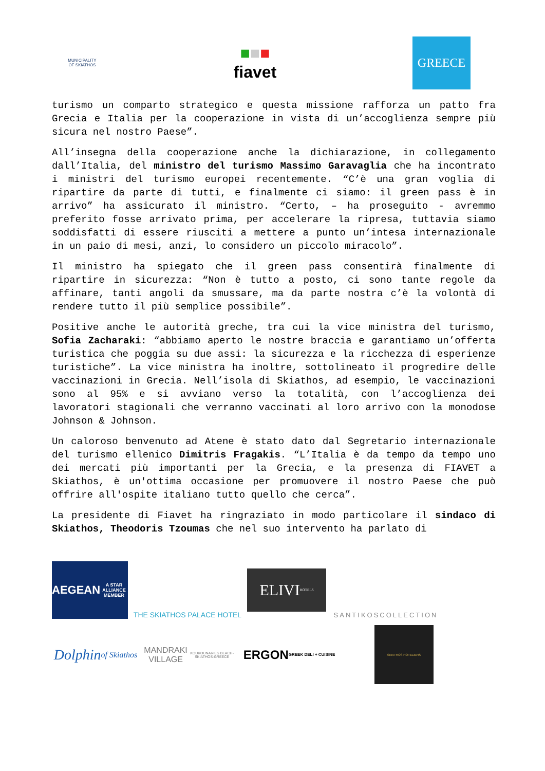MUNICIPALITY OF SKIATHOS
■■■
fiavet
GREECE
turismo un comparto strategico e questa missione rafforza un patto fra Grecia e Italia per la cooperazione in vista di un’accoglienza sempre più sicura nel nostro Paese”.
All’insegna della cooperazione anche la dichiarazione, in collegamento dall’Italia, del ministro del turismo Massimo Garavaglia che ha incontrato i ministri del turismo europei recentemente. “C’è una gran voglia di ripartire da parte di tutti, e finalmente ci siamo: il green pass è in arrivo” ha assicurato il ministro. “Certo, – ha proseguito - avremmo preferito fosse arrivato prima, per accelerare la ripresa, tuttavia siamo soddisfatti di essere riusciti a mettere a punto un’intesa internazionale in un paio di mesi, anzi, lo considero un piccolo miracolo”.
Il ministro ha spiegato che il green pass consentirà finalmente di ripartire in sicurezza: “Non è tutto a posto, ci sono tante regole da affinare, tanti angoli da smussare, ma da parte nostra c’è la volontà di rendere tutto il più semplice possibile”.
Positive anche le autorità greche, tra cui la vice ministra del turismo, Sofia Zacharaki: “abbiamo aperto le nostre braccia e garantiamo un’offerta turistica che poggia su due assi: la sicurezza e la ricchezza di esperienze turistiche”. La vice ministra ha inoltre, sottolineato il progredire delle vaccinazioni in Grecia. Nell’isola di Skiathos, ad esempio, le vaccinazioni sono al 95% e si avviano verso la totalità, con l’accoglienza dei lavoratori stagionali che verranno vaccinati al loro arrivo con la monodose Johnson & Johnson.
Un caloroso benvenuto ad Atene è stato dato dal Segretario internazionale del turismo ellenico Dimitris Fragakis. “L’Italia è da tempo da tempo uno dei mercati più importanti per la Grecia, e la presenza di FIAVET a Skiathos, è un'ottima occasione per promuovere il nostro Paese che può offrire all'ospite italiano tutto quello che cerca”.
La presidente di Fiavet ha ringraziato in modo particolare il sindaco di Skiathos, Theodoris Tzoumas che nel suo intervento ha parlato di
AEGEAN
A STAR ALLIANCE MEMBER
THE SKIATHOS PALACE HOTEL
ELIVI
HOTELS
SANTIKOSCOLLECTION
Dolphin
of Skiathos
MANDRAKI VILLAGE
KOUKOUNARIES BEACH-SKIATHOS-GREECE
ERGON
GREEK DELI + CUISINE
SKIATHOS HOTELIERS